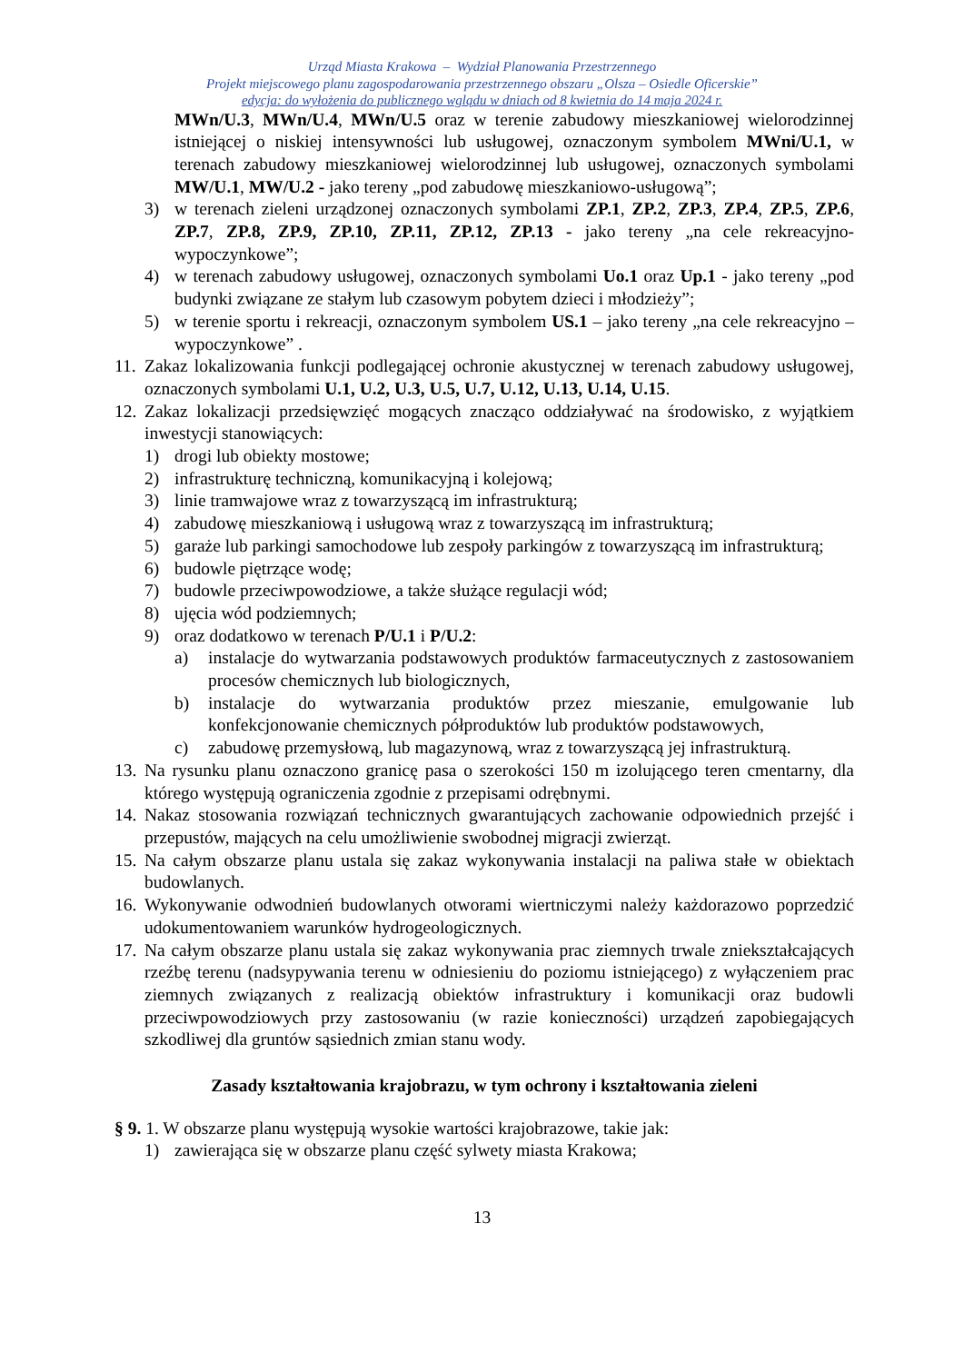Urząd Miasta Krakowa – Wydział Planowania Przestrzennego
Projekt miejscowego planu zagospodarowania przestrzennego obszaru „Olsza – Osiedle Oficerskie”
edycja: do wyłożenia do publicznego wglądu w dniach od 8 kwietnia do 14 maja 2024 r.
MWn/U.3, MWn/U.4, MWn/U.5 oraz w terenie zabudowy mieszkaniowej wielorodzinnej istniejącej o niskiej intensywności lub usługowej, oznaczonym symbolem MWni/U.1, w terenach zabudowy mieszkaniowej wielorodzinnej lub usługowej, oznaczonych symbolami MW/U.1, MW/U.2 - jako tereny „pod zabudowę mieszkaniowo-usługową”;
3) w terenach zieleni urządzonej oznaczonych symbolami ZP.1, ZP.2, ZP.3, ZP.4, ZP.5, ZP.6, ZP.7, ZP.8, ZP.9, ZP.10, ZP.11, ZP.12, ZP.13 - jako tereny „na cele rekreacyjno-wypoczynkowe”;
4) w terenach zabudowy usługowej, oznaczonych symbolami Uo.1 oraz Up.1 - jako tereny „pod budynki związane ze stałym lub czasowym pobytem dzieci i młodzieży”;
5) w terenie sportu i rekreacji, oznaczonym symbolem US.1 – jako tereny „na cele rekreacyjno – wypoczynkowe” .
11. Zakaz lokalizowania funkcji podlegającej ochronie akustycznej w terenach zabudowy usługowej, oznaczonych symbolami U.1, U.2, U.3, U.5, U.7, U.12, U.13, U.14, U.15.
12. Zakaz lokalizacji przedsięwzięć mogących znacząco oddziaływać na środowisko, z wyjątkiem inwestycji stanowiących:
1) drogi lub obiekty mostowe;
2) infrastrukturę techniczną, komunikacyjną i kolejową;
3) linie tramwajowe wraz z towarzyszącą im infrastrukturą;
4) zabudowę mieszkaniową i usługową wraz z towarzyszącą im infrastrukturą;
5) garaże lub parkingi samochodowe lub zespoły parkingów z towarzyszącą im infrastrukturą;
6) budowle piętrzące wodę;
7) budowle przeciwpowodziowe, a także służące regulacji wód;
8) ujęcia wód podziemnych;
9) oraz dodatkowo w terenach P/U.1 i P/U.2:
a) instalacje do wytwarzania podstawowych produktów farmaceutycznych z zastosowaniem procesów chemicznych lub biologicznych,
b) instalacje do wytwarzania produktów przez mieszanie, emulgowanie lub konfekcjonowanie chemicznych półproduktów lub produktów podstawowych,
c) zabudowę przemysłową, lub magazynową, wraz z towarzyszącą jej infrastrukturą.
13. Na rysunku planu oznaczono granicę pasa o szerokości 150 m izolującego teren cmentarny, dla którego występują ograniczenia zgodnie z przepisami odrębnymi.
14. Nakaz stosowania rozwiązań technicznych gwarantujących zachowanie odpowiednich przejść i przepustów, mających na celu umożliwienie swobodnej migracji zwierząt.
15. Na całym obszarze planu ustala się zakaz wykonywania instalacji na paliwa stałe w obiektach budowlanych.
16. Wykonywanie odwodnień budowlanych otworami wiertniczymi należy każdorazowo poprzedzić udokumentowaniem warunków hydrogeologicznych.
17. Na całym obszarze planu ustala się zakaz wykonywania prac ziemnych trwale zniekształcających rzeźbę terenu (nadsypywania terenu w odniesieniu do poziomu istniejącego) z wyłączeniem prac ziemnych związanych z realizacją obiektów infrastruktury i komunikacji oraz budowli przeciwpowodziowych przy zastosowaniu (w razie konieczności) urządzeń zapobiegających szkodliwej dla gruntów sąsiednich zmian stanu wody.
Zasady kształtowania krajobrazu, w tym ochrony i kształtowania zieleni
§ 9. 1. W obszarze planu występują wysokie wartości krajobrazowe, takie jak:
1) zawierająca się w obszarze planu część sylwety miasta Krakowa;
13